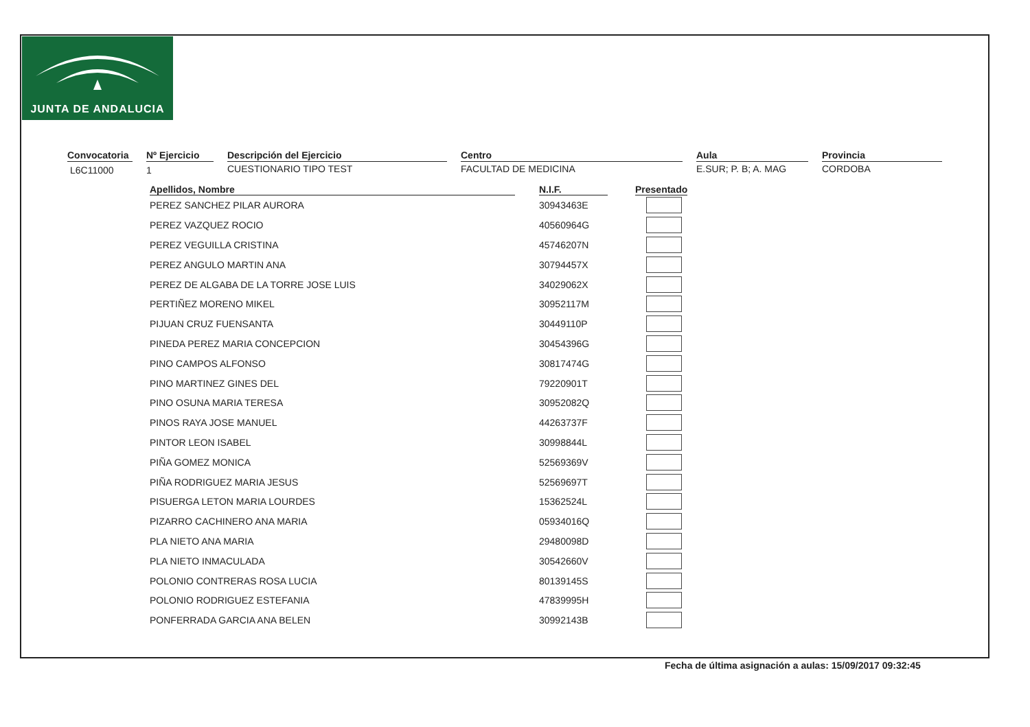JUNTA DE ANDALUCIA
Convocatoria
L6C11000
Nº Ejercicio
1
Descripción del Ejercicio
CUESTIONARIO TIPO TEST
Centro
FACULTAD DE MEDICINA
Aula
E.SUR; P. B; A. MAG
Provincia
CORDOBA
| Apellidos, Nombre | | N.I.F. | | Presentado |
| --- | --- | --- | --- | --- |
| PEREZ SANCHEZ PILAR AURORA | | 30943463E | | |
| PEREZ VAZQUEZ ROCIO | | 40560964G | | |
| PEREZ VEGUILLA CRISTINA | | 45746207N | | |
| PEREZ ANGULO MARTIN ANA | | 30794457X | | |
| PEREZ DE ALGABA DE LA TORRE JOSE LUIS | | 34029062X | | |
| PERTIÑEZ MORENO MIKEL | | 30952117M | | |
| PIJUAN CRUZ FUENSANTA | | 30449110P | | |
| PINEDA PEREZ MARIA CONCEPCION | | 30454396G | | |
| PINO CAMPOS ALFONSO | | 30817474G | | |
| PINO MARTINEZ GINES DEL | | 79220901T | | |
| PINO OSUNA MARIA TERESA | | 30952082Q | | |
| PINOS RAYA JOSE MANUEL | | 44263737F | | |
| PINTOR LEON ISABEL | | 30998844L | | |
| PIÑA GOMEZ MONICA | | 52569369V | | |
| PIÑA RODRIGUEZ MARIA JESUS | | 52569697T | | |
| PISUERGA LETON MARIA LOURDES | | 15362524L | | |
| PIZARRO CACHINERO ANA MARIA | | 05934016Q | | |
| PLA NIETO ANA MARIA | | 29480098D | | |
| PLA NIETO INMACULADA | | 30542660V | | |
| POLONIO CONTRERAS ROSA LUCIA | | 80139145S | | |
| POLONIO RODRIGUEZ ESTEFANIA | | 47839995H | | |
| PONFERRADA GARCIA ANA BELEN | | 30992143B | | |
Fecha de última asignación a aulas: 15/09/2017 09:32:45